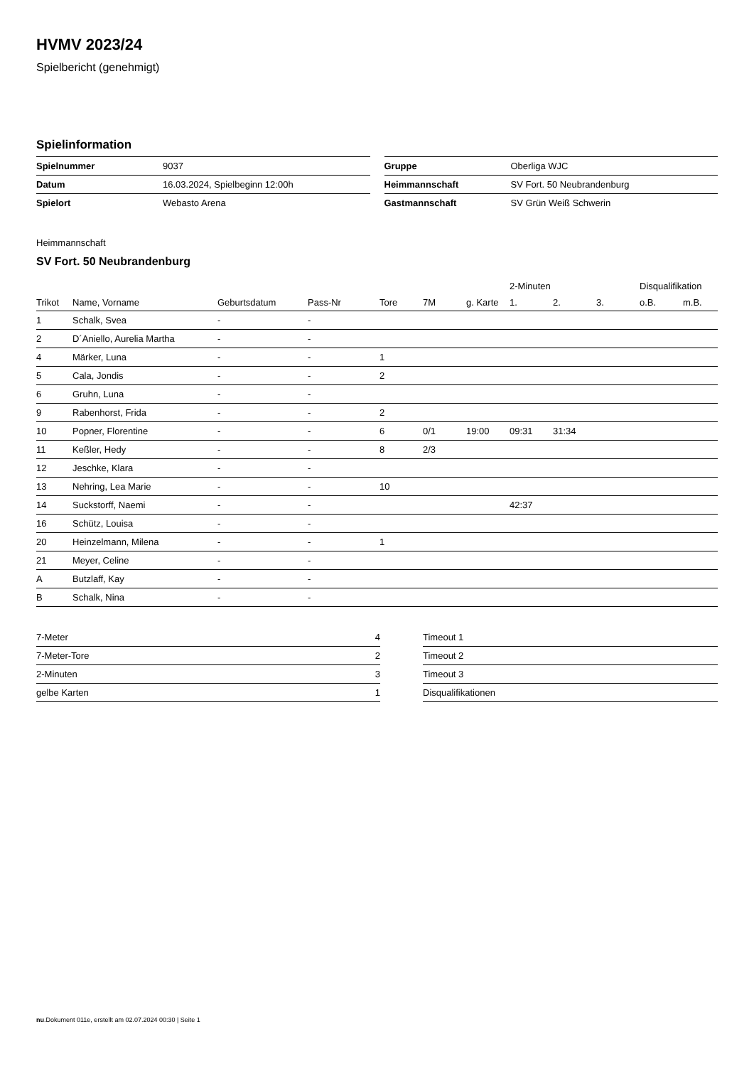HVMV 2023/24
Spielbericht (genehmigt)
Spielinformation
| Spielnummer | 9037 |
| Datum | 16.03.2024, Spielbeginn 12:00h |
| Spielort | Webasto Arena |
| Gruppe | Oberliga WJC |
| Heimmannschaft | SV Fort. 50 Neubrandenburg |
| Gastmannschaft | SV Grün Weiß Schwerin |
Heimmannschaft
SV Fort. 50 Neubrandenburg
| | | | | | | | 2-Minuten | | | Disqualifikation | |
| --- | --- | --- | --- | --- | --- | --- | --- | --- | --- | --- | --- |
| Trikot | Name, Vorname | Geburtsdatum | Pass-Nr | Tore | 7M | g. Karte | 1. | 2. | 3. | o.B. | m.B. |
| 1 | Schalk, Svea | - | - | | | | | | | | |
| 2 | D´Aniello, Aurelia Martha | - | - | | | | | | | | |
| 4 | Märker, Luna | - | - | 1 | | | | | | | |
| 5 | Cala, Jondis | - | - | 2 | | | | | | | |
| 6 | Gruhn, Luna | - | - | | | | | | | | |
| 9 | Rabenhorst, Frida | - | - | 2 | | | | | | | |
| 10 | Popner, Florentine | - | - | 6 | 0/1 | 19:00 | 09:31 | 31:34 | | | |
| 11 | Keßler, Hedy | - | - | 8 | 2/3 | | | | | | |
| 12 | Jeschke, Klara | - | - | | | | | | | | |
| 13 | Nehring, Lea Marie | - | - | 10 | | | | | | | |
| 14 | Suckstorff, Naemi | - | - | | | | 42:37 | | | | |
| 16 | Schütz, Louisa | - | - | | | | | | | | |
| 20 | Heinzelmann, Milena | - | - | 1 | | | | | | | |
| 21 | Meyer, Celine | - | - | | | | | | | | |
| A | Butzlaff, Kay | - | - | | | | | | | | |
| B | Schalk, Nina | - | - | | | | | | | | |
| 7-Meter | 4 |
| 7-Meter-Tore | 2 |
| 2-Minuten | 3 |
| gelbe Karten | 1 |
| Timeout 1 |
| Timeout 2 |
| Timeout 3 |
| Disqualifikationen |
nu.Dokument 011e, erstellt am 02.07.2024 00:30 | Seite 1